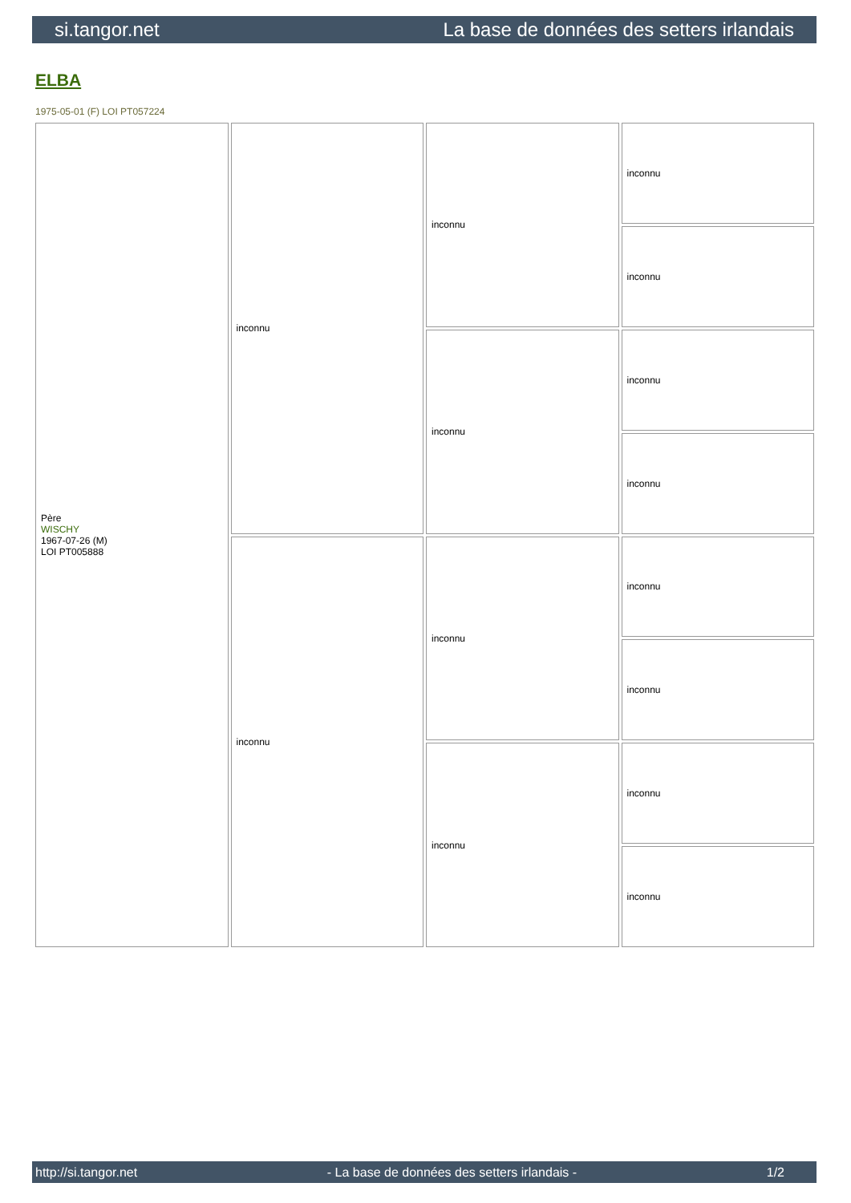si.tangor.net La base de données des setters irlandais
ELBA
1975-05-01 (F) LOI PT057224
| Père WISCHY 1967-07-26 (M) LOI PT005888 | inconnu | inconnu | inconnu |
| | | | inconnu |
| | | inconnu | inconnu |
| | | | inconnu |
| | inconnu | inconnu | inconnu |
| | | | inconnu |
| | | inconnu | inconnu |
| | | | inconnu |
http://si.tangor.net - La base de données des setters irlandais - 1/2